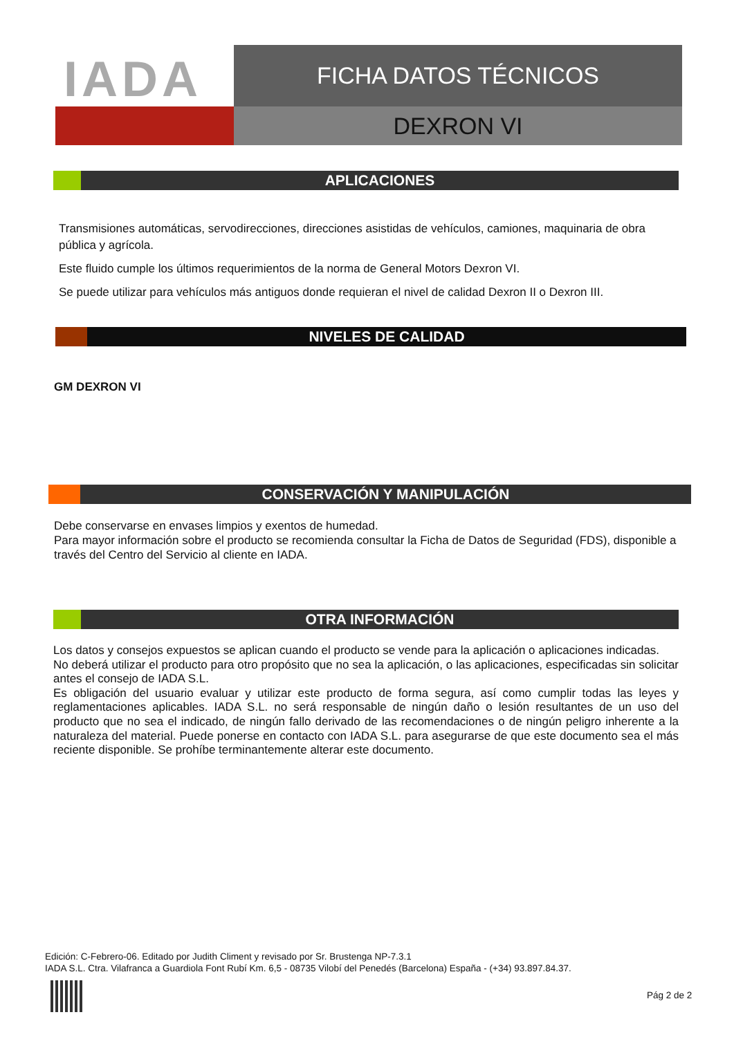IADA
FICHA DATOS TÉCNICOS
DEXRON VI
APLICACIONES
Transmisiones automáticas, servodirecciones, direcciones asistidas de vehículos, camiones, maquinaria de obra pública y agrícola.
Este fluido cumple los últimos requerimientos de la norma de General Motors Dexron VI.
Se puede utilizar para vehículos más antiguos donde requieran el nivel de calidad Dexron II o Dexron III.
NIVELES DE CALIDAD
GM DEXRON VI
CONSERVACIÓN Y MANIPULACIÓN
Debe conservarse en envases limpios y exentos de humedad.
Para mayor información sobre el producto se recomienda consultar la Ficha de Datos de Seguridad (FDS), disponible a través del Centro del Servicio al cliente en IADA.
OTRA INFORMACIÓN
Los datos y consejos expuestos se aplican cuando el producto se vende para la aplicación o aplicaciones indicadas.
No deberá utilizar el producto para otro propósito que no sea la aplicación, o las aplicaciones, especificadas sin solicitar antes el consejo de IADA S.L.
Es obligación del usuario evaluar y utilizar este producto de forma segura, así como cumplir todas las leyes y reglamentaciones aplicables. IADA S.L. no será responsable de ningún daño o lesión resultantes de un uso del producto que no sea el indicado, de ningún fallo derivado de las recomendaciones o de ningún peligro inherente a la naturaleza del material. Puede ponerse en contacto con IADA S.L. para asegurarse de que este documento sea el más reciente disponible. Se prohíbe terminantemente alterar este documento.
Edición: C-Febrero-06. Editado por Judith Climent y revisado por Sr. Brustenga NP-7.3.1
IADA S.L. Ctra. Vilafranca a Guardiola Font Rubí Km. 6,5 - 08735 Vilobí del Penedés (Barcelona) España - (+34) 93.897.84.37.
Pág 2 de 2